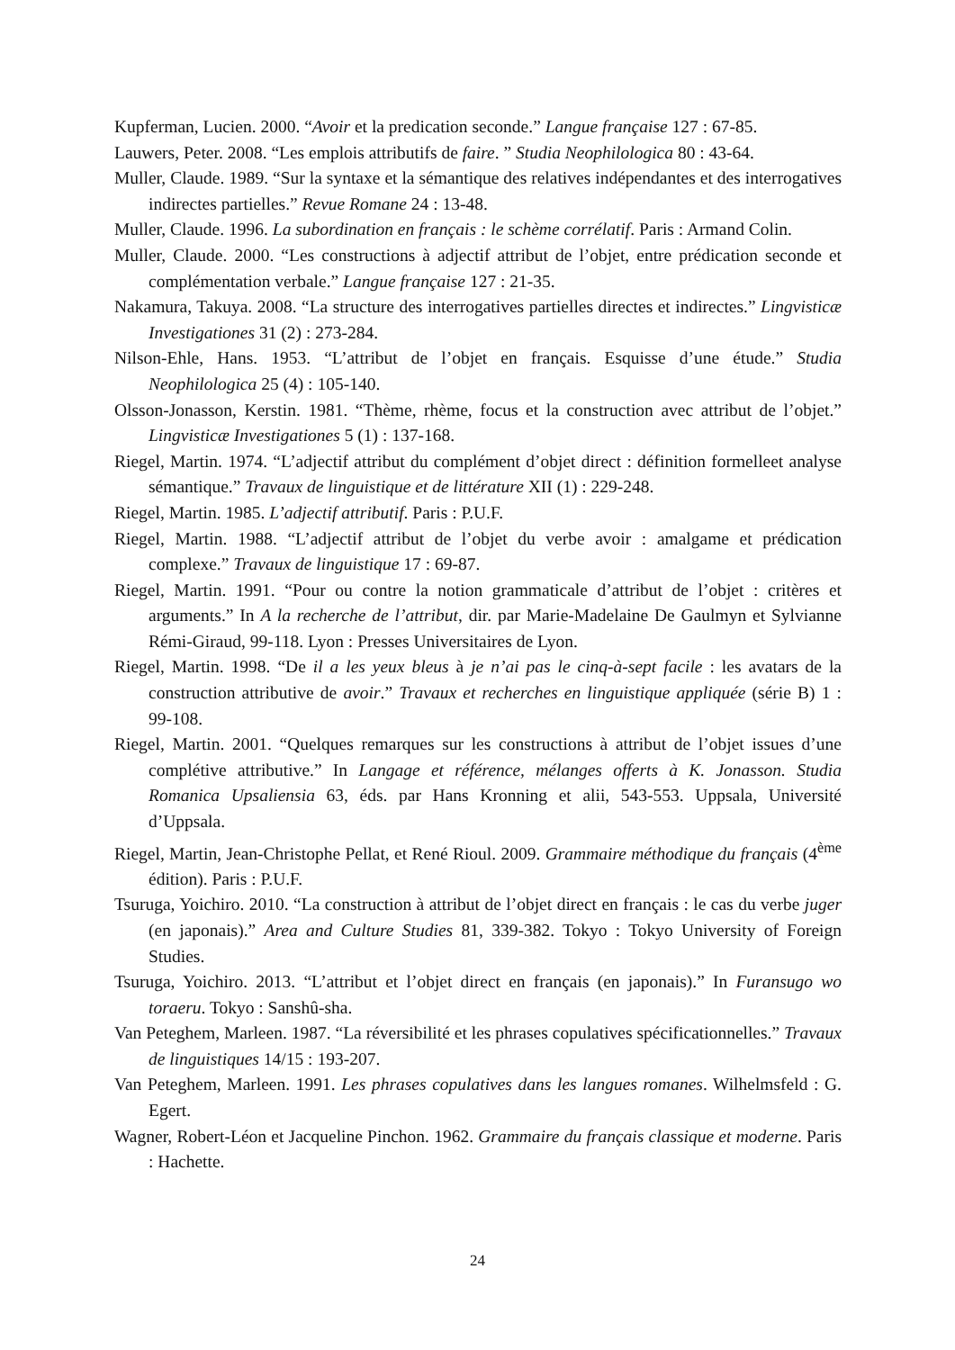Kupferman, Lucien. 2000. “Avoir et la predication seconde.” Langue française 127 : 67-85.
Lauwers, Peter. 2008. “Les emplois attributifs de faire. ” Studia Neophilologica 80 : 43-64.
Muller, Claude. 1989. “Sur la syntaxe et la sémantique des relatives indépendantes et des interrogatives indirectes partielles.” Revue Romane 24 : 13-48.
Muller, Claude. 1996. La subordination en français : le schème corrélatif. Paris : Armand Colin.
Muller, Claude. 2000. “Les constructions à adjectif attribut de l’objet, entre prédication seconde et complémentation verbale.” Langue française 127 : 21-35.
Nakamura, Takuya. 2008. “La structure des interrogatives partielles directes et indirectes.” Lingvisticæ Investigationes 31 (2) : 273-284.
Nilson-Ehle, Hans. 1953. “L’attribut de l’objet en français. Esquisse d’une étude.” Studia Neophilologica 25 (4) : 105-140.
Olsson-Jonasson, Kerstin. 1981. “Thème, rhème, focus et la construction avec attribut de l’objet.” Lingvisticæ Investigationes 5 (1) : 137-168.
Riegel, Martin. 1974. “L’adjectif attribut du complément d’objet direct : définition formelleet analyse sémantique.” Travaux de linguistique et de littérature XII (1) : 229-248.
Riegel, Martin. 1985. L’adjectif attributif. Paris : P.U.F.
Riegel, Martin. 1988. “L’adjectif attribut de l’objet du verbe avoir : amalgame et prédication complexe.” Travaux de linguistique 17 : 69-87.
Riegel, Martin. 1991. “Pour ou contre la notion grammaticale d’attribut de l’objet : critères et arguments.” In A la recherche de l’attribut, dir. par Marie-Madelaine De Gaulmyn et Sylvianne Rémi-Giraud, 99-118. Lyon : Presses Universitaires de Lyon.
Riegel, Martin. 1998. “De il a les yeux bleus à je n’ai pas le cinq-à-sept facile : les avatars de la construction attributive de avoir.” Travaux et recherches en linguistique appliquée (série B) 1 : 99-108.
Riegel, Martin. 2001. “Quelques remarques sur les constructions à attribut de l’objet issues d’une complétive attributive.” In Langage et référence, mélanges offerts à K. Jonasson. Studia Romanica Upsaliensia 63, éds. par Hans Kronning et alii, 543-553. Uppsala, Université d’Uppsala.
Riegel, Martin, Jean-Christophe Pellat, et René Rioul. 2009. Grammaire méthodique du français (4<sup>ème</sup> édition). Paris : P.U.F.
Tsuruga, Yoichiro. 2010. “La construction à attribut de l’objet direct en français : le cas du verbe juger (en japonais).” Area and Culture Studies 81, 339-382. Tokyo : Tokyo University of Foreign Studies.
Tsuruga, Yoichiro. 2013. “L’attribut et l’objet direct en français (en japonais).” In Furansugo wo toraeru. Tokyo : Sanshû-sha.
Van Peteghem, Marleen. 1987. “La réversibilité et les phrases copulatives spécificationnelles.” Travaux de linguistiques 14/15 : 193-207.
Van Peteghem, Marleen. 1991. Les phrases copulatives dans les langues romanes. Wilhelmsfeld : G. Egert.
Wagner, Robert-Léon et Jacqueline Pinchon. 1962. Grammaire du français classique et moderne. Paris : Hachette.
24